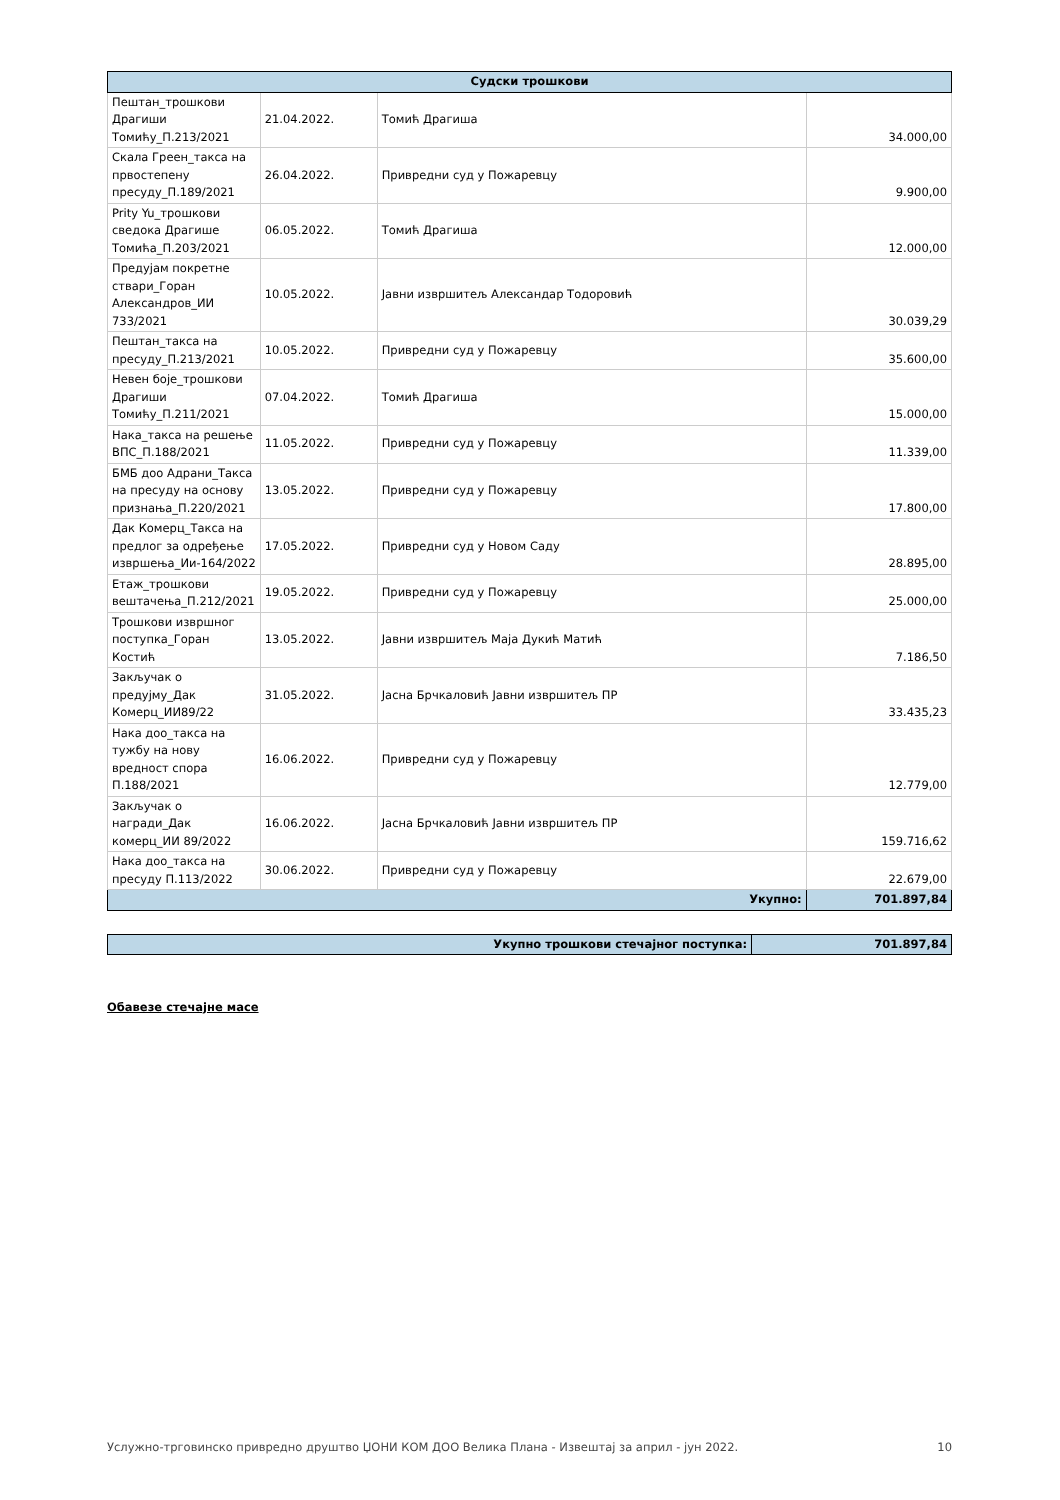| Судски трошкови | | | |
| --- | --- | --- | --- |
| Пештан_трошкови Драгиши Томићу_П.213/2021 | 21.04.2022. | Томић Драгиша | 34.000,00 |
| Скала Греен_такса на првостепену пресуду_П.189/2021 | 26.04.2022. | Привредни суд у Пожаревцу | 9.900,00 |
| Prity Yu_трошкови сведока Драгише Томића_П.203/2021 | 06.05.2022. | Томић Драгиша | 12.000,00 |
| Предујам покретне ствари_Горан Александров_ИИ 733/2021 | 10.05.2022. | Јавни извршитељ Александар Тодоровић | 30.039,29 |
| Пештан_такса на пресуду_П.213/2021 | 10.05.2022. | Привредни суд у Пожаревцу | 35.600,00 |
| Невен боје_трошкови Драгиши Томићу_П.211/2021 | 07.04.2022. | Томић Драгиша | 15.000,00 |
| Нака_такса на решење ВПС_П.188/2021 | 11.05.2022. | Привредни суд у Пожаревцу | 11.339,00 |
| БМБ доо Адрани_Такса на пресуду на основу признања_П.220/2021 | 13.05.2022. | Привредни суд у Пожаревцу | 17.800,00 |
| Дак Комерц_Такса на предлог за одређење извршења_Ии-164/2022 | 17.05.2022. | Привредни суд у Новом Саду | 28.895,00 |
| Етаж_трошкови вештачења_П.212/2021 | 19.05.2022. | Привредни суд у Пожаревцу | 25.000,00 |
| Трошкови извршног поступка_Горан Костић | 13.05.2022. | Јавни извршитељ Маја Дукић Матић | 7.186,50 |
| Закључак о предујму_Дак Комерц_ИИ89/22 | 31.05.2022. | Јасна Брчкаловић Јавни извршитељ ПР | 33.435,23 |
| Нака доо_такса на тужбу на нову вредност спора П.188/2021 | 16.06.2022. | Привредни суд у Пожаревцу | 12.779,00 |
| Закључак о награди_Дак комерц_ИИ 89/2022 | 16.06.2022. | Јасна Брчкаловић Јавни извршитељ ПР | 159.716,62 |
| Нака доо_такса на пресуду П.113/2022 | 30.06.2022. | Привредни суд у Пожаревцу | 22.679,00 |
| Укупно: | | | 701.897,84 |
| Укупно трошкови стечајног поступка: | 701.897,84 |
Обавезе стечајне масе
Услужно-трговинско привредно друштво ЏОНИ КОМ ДОО Велика Плана - Извештај за април - јун 2022. 10